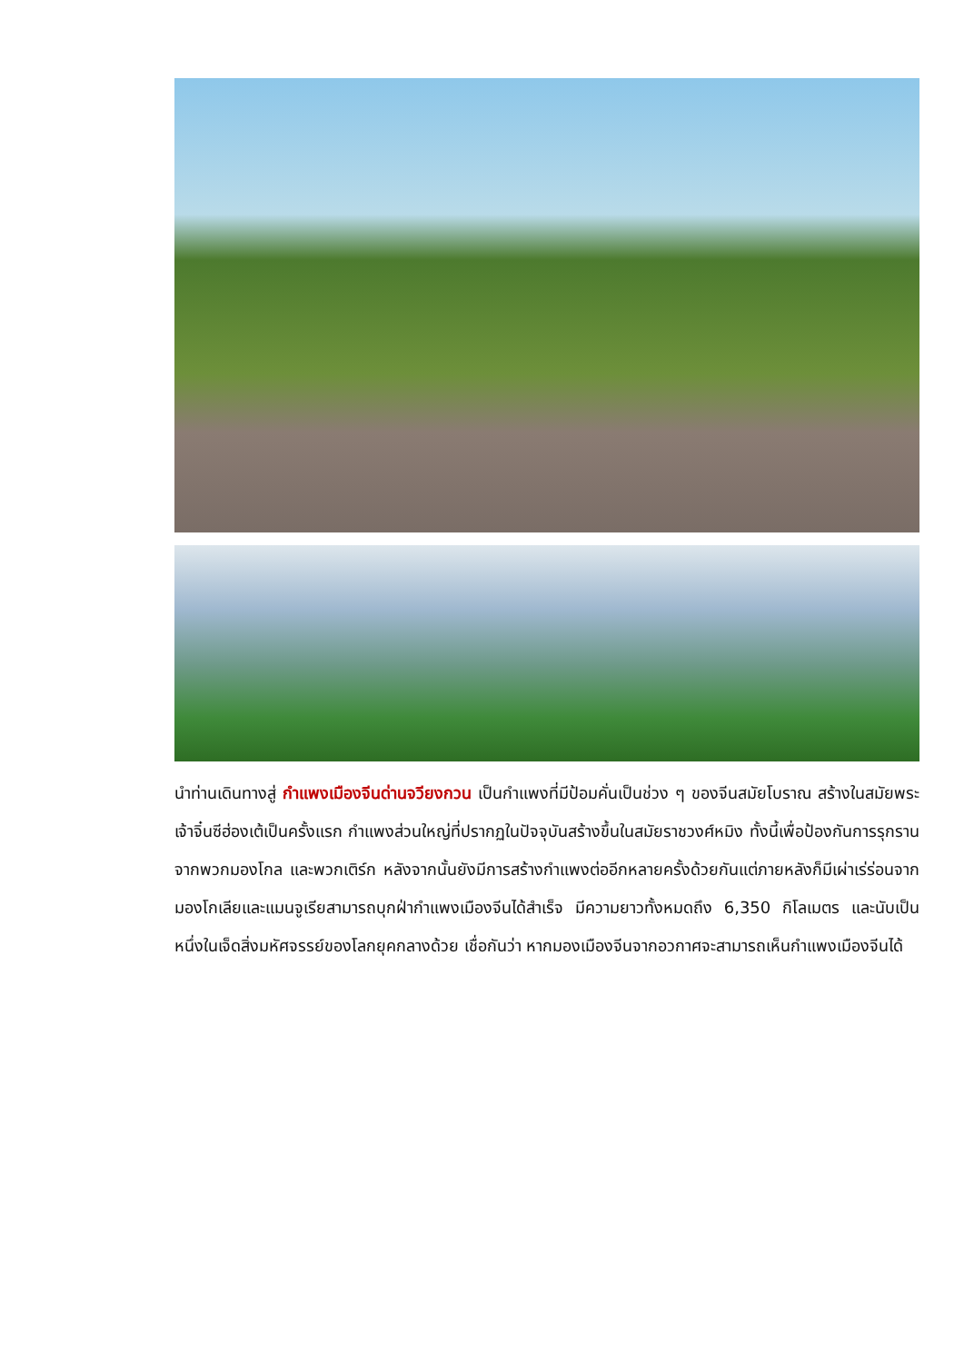นำท่านเดินทางสู่ กำแพงเมืองจีนด่านจวียงกวน เป็นกำแพงที่มีป้อมคั่นเป็นช่วง ๆ ของจีนสมัยโบราณ สร้างในสมัยพระเจ้าจิ๋นซีฮ่องเต้เป็นครั้งแรก กำแพงส่วนใหญ่ที่ปรากฏในปัจจุบันสร้างขึ้นในสมัยราชวงศ์หมิง ทั้งนี้เพื่อป้องกันการรุกรานจากพวกมองโกล และพวกเติร์ก หลังจากนั้นยังมีการสร้างกำแพงต่ออีกหลายครั้งด้วยกันแต่ภายหลังก็มีเผ่าเร่ร่อนจากมองโกเลียและแมนจูเรียสามารถบุกฝ่ากำแพงเมืองจีนได้สำเร็จ มีความยาวทั้งหมดถึง 6,350 กิโลเมตร และนับเป็นหนึ่งในเจ็ดสิ่งมหัศจรรย์ของโลกยุคกลางด้วย เชื่อกันว่า หากมองเมืองจีนจากอวกาศจะสามารถเห็นกำแพงเมืองจีนได้